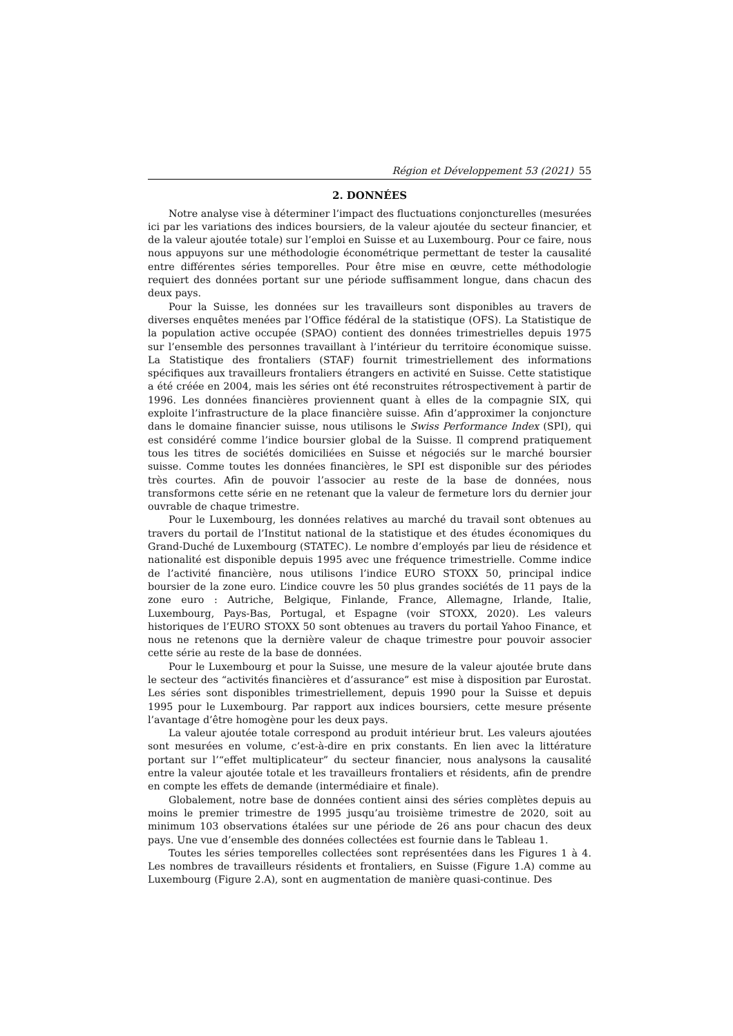Région et Développement 53 (2021) 55
2. DONNÉES
Notre analyse vise à déterminer l’impact des fluctuations conjoncturelles (mesurées ici par les variations des indices boursiers, de la valeur ajoutée du secteur financier, et de la valeur ajoutée totale) sur l’emploi en Suisse et au Luxembourg. Pour ce faire, nous nous appuyons sur une méthodologie économétrique permettant de tester la causalité entre différentes séries temporelles. Pour être mise en œuvre, cette méthodologie requiert des données portant sur une période suffisamment longue, dans chacun des deux pays.
Pour la Suisse, les données sur les travailleurs sont disponibles au travers de diverses enquêtes menées par l’Office fédéral de la statistique (OFS). La Statistique de la population active occupée (SPAO) contient des données trimestrielles depuis 1975 sur l’ensemble des personnes travaillant à l’intérieur du territoire économique suisse. La Statistique des frontaliers (STAF) fournit trimestriellement des informations spécifiques aux travailleurs frontaliers étrangers en activité en Suisse. Cette statistique a été créée en 2004, mais les séries ont été reconstruites rétrospectivement à partir de 1996. Les données financières proviennent quant à elles de la compagnie SIX, qui exploite l’infrastructure de la place financière suisse. Afin d’approximer la conjoncture dans le domaine financier suisse, nous utilisons le Swiss Performance Index (SPI), qui est considéré comme l’indice boursier global de la Suisse. Il comprend pratiquement tous les titres de sociétés domiciliées en Suisse et négociés sur le marché boursier suisse. Comme toutes les données financières, le SPI est disponible sur des périodes très courtes. Afin de pouvoir l’associer au reste de la base de données, nous transformons cette série en ne retenant que la valeur de fermeture lors du dernier jour ouvrable de chaque trimestre.
Pour le Luxembourg, les données relatives au marché du travail sont obtenues au travers du portail de l’Institut national de la statistique et des études économiques du Grand-Duché de Luxembourg (STATEC). Le nombre d’employés par lieu de résidence et nationalité est disponible depuis 1995 avec une fréquence trimestrielle. Comme indice de l’activité financière, nous utilisons l’indice EURO STOXX 50, principal indice boursier de la zone euro. L’indice couvre les 50 plus grandes sociétés de 11 pays de la zone euro : Autriche, Belgique, Finlande, France, Allemagne, Irlande, Italie, Luxembourg, Pays-Bas, Portugal, et Espagne (voir STOXX, 2020). Les valeurs historiques de l’EURO STOXX 50 sont obtenues au travers du portail Yahoo Finance, et nous ne retenons que la dernière valeur de chaque trimestre pour pouvoir associer cette série au reste de la base de données.
Pour le Luxembourg et pour la Suisse, une mesure de la valeur ajoutée brute dans le secteur des “activités financières et d’assurance” est mise à disposition par Eurostat. Les séries sont disponibles trimestriellement, depuis 1990 pour la Suisse et depuis 1995 pour le Luxembourg. Par rapport aux indices boursiers, cette mesure présente l’avantage d’être homogène pour les deux pays.
La valeur ajoutée totale correspond au produit intérieur brut. Les valeurs ajoutées sont mesurées en volume, c’est-à-dire en prix constants. En lien avec la littérature portant sur l’“effet multiplicateur” du secteur financier, nous analysons la causalité entre la valeur ajoutée totale et les travailleurs frontaliers et résidents, afin de prendre en compte les effets de demande (intermédiaire et finale).
Globalement, notre base de données contient ainsi des séries complètes depuis au moins le premier trimestre de 1995 jusqu’au troisième trimestre de 2020, soit au minimum 103 observations étalées sur une période de 26 ans pour chacun des deux pays. Une vue d’ensemble des données collectées est fournie dans le Tableau 1.
Toutes les séries temporelles collectées sont représentées dans les Figures 1 à 4. Les nombres de travailleurs résidents et frontaliers, en Suisse (Figure 1.A) comme au Luxembourg (Figure 2.A), sont en augmentation de manière quasi-continue. Des